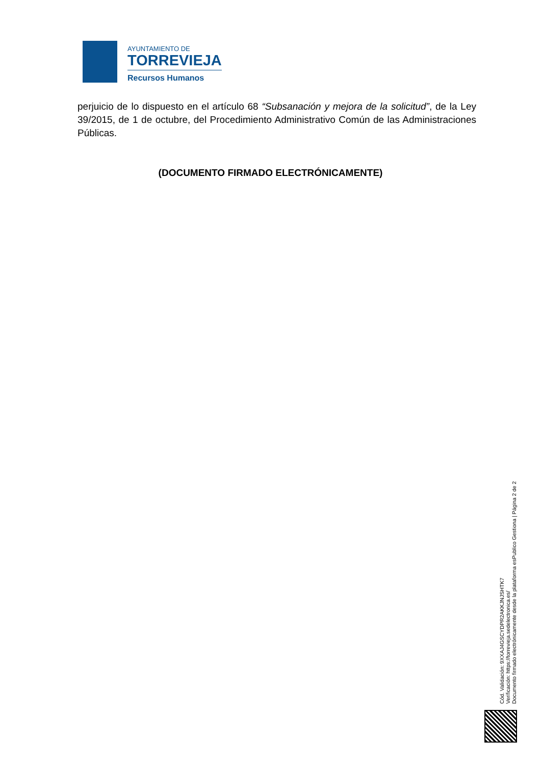AYUNTAMIENTO DE
TORREVIEJA
Recursos Humanos
perjuicio de lo dispuesto en el artículo 68 “Subsanación y mejora de la solicitud”, de la Ley 39/2015, de 1 de octubre, del Procedimiento Administrativo Común de las Administraciones Públicas.
(DOCUMENTO FIRMADO ELECTRÓNICAMENTE)
Cód. Validación: 9XXAJ4GSCYDPR2AKKJNJSHTK7
Verificación: https://torrevieja.sedelectronica.es/
Documento firmado electrónicamente desde la plataforma esPublico Gestiona | Página 2 de 2